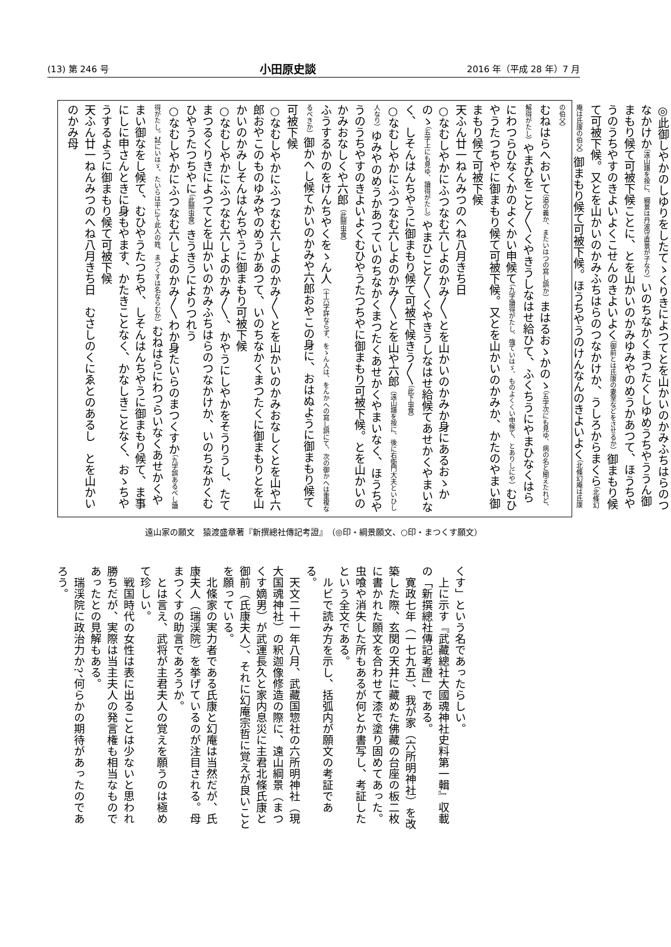(13) 第 246 号 小田原史談 2016 年（平成 28 年）7 月
◎此御しやかのしゆりをしたてゝくりきによつてとを山かいのかみふちはらのつなかけか（遠山譜を按に、綱景は丹波守直景が子なり）いのちなかくまつたくしゆめうちやううん御まもり候て可被下候ことに、とを山かいのかみゆみやのめうかあつて、ほうちやうのうちやすのきよいよくこせんのきよいよく（御前とは氏康の妻室などをさせるか）御まもり候て可被下候。又とを山かいのかみふちはらのつなかけか、うしろからまくら（北條幻庵は氏康の伯父）御まもり候て可被下候。ほうちやうのけんなんのきよいよく（北條幻庵は氏康の伯父）
むねはらへおいて（追の義か、またいはつの寫し誤か）まはるおゝかのゝ（五字次にも見ゆ、病の名と聞えたれど、解得がたし）やまひをこと〳〵くやきうしなはせ給ひて、ふくちうにやまひなくはらにわつらひなくかのよくかい申候て（九字讀得がたし、強ていはゞ、ものよくくい申候て、とありしにや）むひやうたつちやに御まもり候て可被下候。又とを山かいのかみか、かたのやまい御まもり候て可被下候
天ふん廿一ねんみつのへね八月きち日
○なむしやかにふつなむ六しよのかみ〳〵とを山かいのかみか身にあるおゝかのゝ（五字上にも見ゆ、讀得がたし）やまひこと〳〵くやきうしなはせ給候てあせかくやまいなく、しそんはんちやうに御まもり候て可被下候きう〳〵（此下虫食）
○なむしやかにふつなむ六しよのかみ〳〵とを山や六郎（遠山譜を按に、後に右衛門大夫といひし人なり）ゆみやのめうかあつていのちなかくまつたくあせかくやまいなく、ほうちやうのうちやすのきよいよくむひやうたつちやに御まもり可被下候。とを山かいのかみおなしくや六郎（此間虫食）
ふうするかのをけんちやくをゝん人（十六字詳ならず、をゝん人は、をんかへの寫し誤にて、次の御かへは重複なるべきか）御かへし候てかいのかみや六郎おやこの身に、おはぬように御まもり候て可被下候
○なむしやかにふつなむ六しよのかみ〳〵とを山かいのかみおなしくとを山や六郎おやこのものゆみやのめうかあつて、いのちなかくまつたくに御まもりとを山かいのかみしそんはんちやうに御まもり可被下候
○なむしやかにふつなむ六しよのかみ〳〵、かやうにしやかをそうりうし、たてまつるくりきによつてとを山かいのかみふちはらのつなかけか、いのちなかくむひやうたつちやに（此間虫食）きうきうによりつれう
○なむしやかにふつなむ六しよのかみ〳〵わか身たいらのまつくすか（九字誤あるべし讀得がたし。試にいはゞ、たいらは平にて此人の姓、まつくすは名ならむか）むねはらにわつらいなくあせかくやまい御なをし候て、むひやうたつちや、しそんはんちやうに御まもり候て、ま事にしに申さんときに身もやます、かたきことなく、かなしきことなく、おゝちやうするように御まもり候て可被下候
天ふん廿一ねんみつのへね八月きち日　むさしのくにゑとのあるし　とを山かいのかみ母
遠山家の願文　猿渡盛章著『新撰總社傳記考證』　（◎印・綱景願文、○印・まつくす願文）
くす」という名であったらしい。
　上に示す『武藏總社大國魂神社史料第一輯』収載の「新撰總社傳記考證」である。
　寛政七年（一七九五）、我が家（六所明神社）を改築した際、玄関の天井に藏めた佛藏の台座の板二枚に書かれた願文を合わせて漆で塗り固めてあった。虫喰や消失した所もあるが何とか書写し、考証したという全文である。
　ルビで読み方を示し、括弧内が願文の考証である。
　天文二十一年八月、武藏国惣社の六所明神社（現大国魂神社）の釈迦像修造の際に、遠山綱景（まつくす嫡男）が武運長久と家内息災に主君北條氏康と御前（氏康夫人）、それに幻庵宗哲に覚えが良いことを願っている。
　北條家の実力者である氏康と幻庵は当然だが、氏康夫人（瑞渓院）を挙げているのが注目される。母まつくすの助言であろうか。
　とは言え、武将が主君夫人の覚えを願うのは極めて珍しい。
　戦国時代の女性は表に出ることは少ないと思われ勝ちだが、実際は当主夫人の発言権も相当なものであったとの見解もある。
　瑞渓院に政治力か?、何らかの期待があったのであろう。